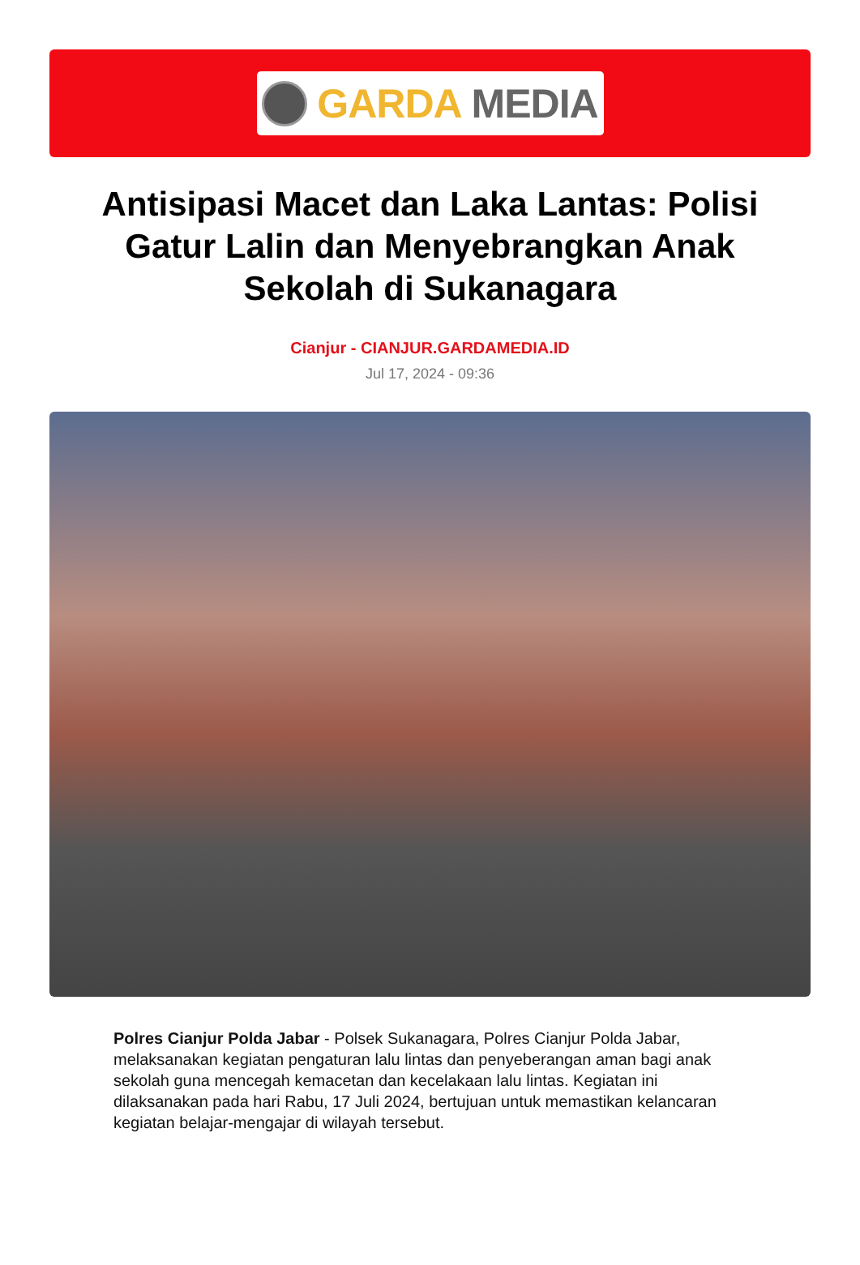GARDA MEDIA
Antisipasi Macet dan Laka Lantas: Polisi Gatur Lalin dan Menyebrangkan Anak Sekolah di Sukanagara
Cianjur - CIANJUR.GARDAMEDIA.ID
Jul 17, 2024 - 09:36
Polres Cianjur Polda Jabar - Polsek Sukanagara, Polres Cianjur Polda Jabar, melaksanakan kegiatan pengaturan lalu lintas dan penyeberangan aman bagi anak sekolah guna mencegah kemacetan dan kecelakaan lalu lintas. Kegiatan ini dilaksanakan pada hari Rabu, 17 Juli 2024, bertujuan untuk memastikan kelancaran kegiatan belajar-mengajar di wilayah tersebut.